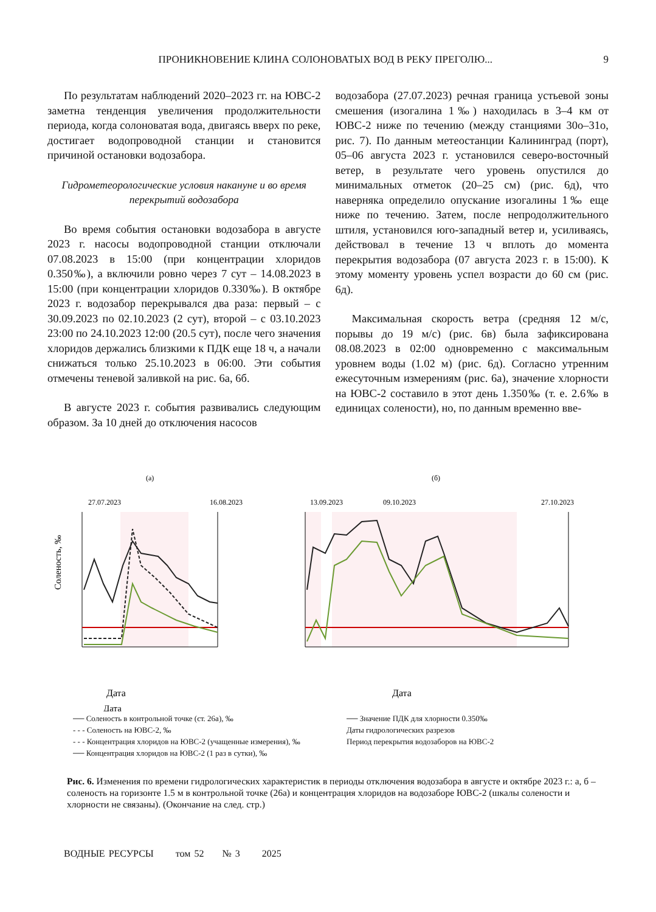ПРОНИКНОВЕНИЕ КЛИНА СОЛОНОВАТЫХ ВОД В РЕКУ ПРЕГОЛЮ... 9
По результатам наблюдений 2020–2023 гг. на ЮВС-2 заметна тенденция увеличения продолжительности периода, когда солоноватая вода, двигаясь вверх по реке, достигает водопроводной станции и становится причиной остановки водозабора.
Гидрометеорологические условия накануне и во время перекрытий водозабора
Во время события остановки водозабора в августе 2023 г. насосы водопроводной станции отключали 07.08.2023 в 15:00 (при концентрации хлоридов 0.350‰), а включили ровно через 7 сут – 14.08.2023 в 15:00 (при концентрации хлоридов 0.330‰). В октябре 2023 г. водозабор перекрывался два раза: первый – с 30.09.2023 по 02.10.2023 (2 сут), второй – с 03.10.2023 23:00 по 24.10.2023 12:00 (20.5 сут), после чего значения хлоридов держались близкими к ПДК еще 18 ч, а начали снижаться только 25.10.2023 в 06:00. Эти события отмечены теневой заливкой на рис. 6а, 6б.
В августе 2023 г. события развивались следующим образом. За 10 дней до отключения насосов
водозабора (27.07.2023) речная граница устьевой зоны смешения (изогалина 1‰) находилась в 3–4 км от ЮВС-2 ниже по течению (между станциями 30о–31о, рис. 7). По данным метеостанции Калининград (порт), 05–06 августа 2023 г. установился северо-восточный ветер, в результате чего уровень опустился до минимальных отметок (20–25 см) (рис. 6д), что наверняка определило опускание изогалины 1‰ еще ниже по течению. Затем, после непродолжительного штиля, установился юго-западный ветер и, усиливаясь, действовал в течение 13 ч вплоть до момента перекрытия водозабора (07 августа 2023 г. в 15:00). К этому моменту уровень успел возрасти до 60 см (рис. 6д).
Максимальная скорость ветра (средняя 12 м/с, порывы до 19 м/с) (рис. 6в) была зафиксирована 08.08.2023 в 02:00 одновременно с максимальным уровнем воды (1.02 м) (рис. 6д). Согласно утренним ежесуточным измерениям (рис. 6а), значение хлорности на ЮВС-2 составило в этот день 1.350‰ (т. е. 2.6‰ в единицах солености), но, по данным временно вве-
(а)
(б)
27.07.2023
16.08.2023
13.09.2023
09.10.2023
27.10.2023
Дата
Дата
Дата
Соленость, ‰
── Соленость в контрольной точке (ст. 26а), ‰ ── Значение ПДК для хлорности 0.350‰ - - - Соленость на ЮВС-2, ‰ Даты гидрологических разрезов - - - Концентрация хлоридов на ЮВС-2 (учащенные измерения), ‰ Период перекрытия водозаборов на ЮВС-2 ── Концентрация хлоридов на ЮВС-2 (1 раз в сутки), ‰
Рис. 6. Изменения по времени гидрологических характеристик в периоды отключения водозабора в августе и октябре 2023 г.: а, б – соленость на горизонте 1.5 м в контрольной точке (26а) и концентрация хлоридов на водозаборе ЮВС-2 (шкалы солености и хлорности не связаны). (Окончание на след. стр.)
ВОДНЫЕ РЕСУРСЫ том 52 № 3 2025